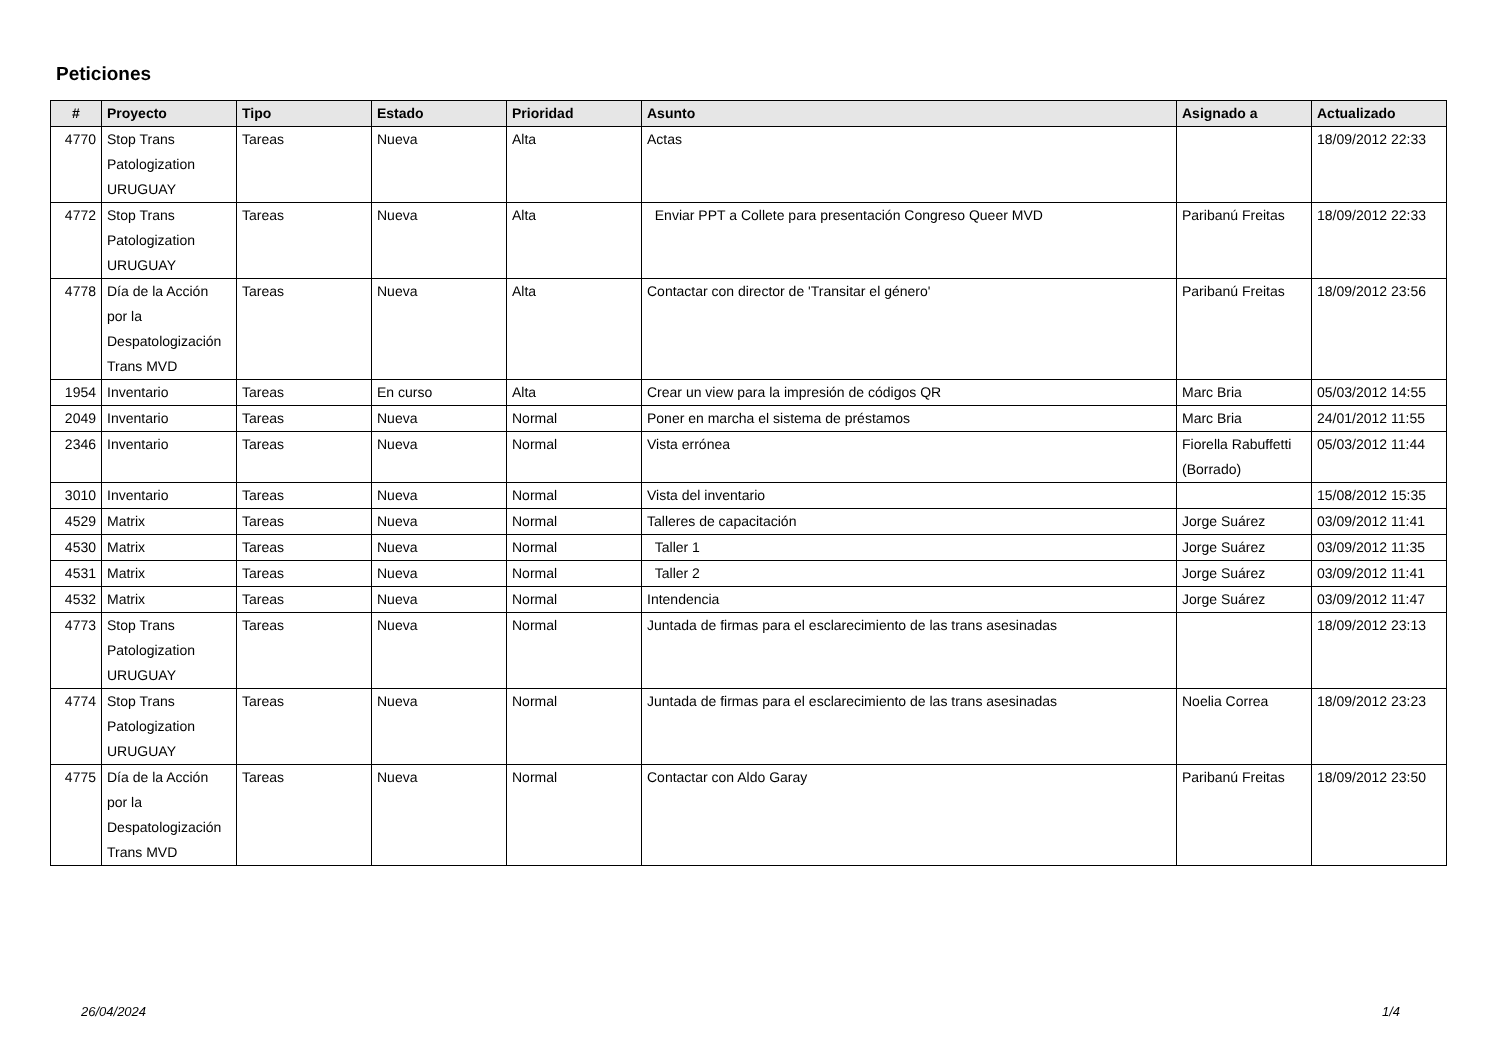Peticiones
| # | Proyecto | Tipo | Estado | Prioridad | Asunto | Asignado a | Actualizado |
| --- | --- | --- | --- | --- | --- | --- | --- |
| 4770 | Stop Trans Patologization URUGUAY | Tareas | Nueva | Alta | Actas | | 18/09/2012 22:33 |
| 4772 | Stop Trans Patologization URUGUAY | Tareas | Nueva | Alta | Enviar PPT a Collete para presentación Congreso Queer MVD | Paribanú Freitas | 18/09/2012 22:33 |
| 4778 | Día de la Acción por la Despatologización Trans MVD | Tareas | Nueva | Alta | Contactar con director de 'Transitar el género' | Paribanú Freitas | 18/09/2012 23:56 |
| 1954 | Inventario | Tareas | En curso | Alta | Crear un view para la impresión de códigos QR | Marc Bria | 05/03/2012 14:55 |
| 2049 | Inventario | Tareas | Nueva | Normal | Poner en marcha el sistema de préstamos | Marc Bria | 24/01/2012 11:55 |
| 2346 | Inventario | Tareas | Nueva | Normal | Vista errónea | Fiorella Rabuffetti (Borrado) | 05/03/2012 11:44 |
| 3010 | Inventario | Tareas | Nueva | Normal | Vista del inventario | | 15/08/2012 15:35 |
| 4529 | Matrix | Tareas | Nueva | Normal | Talleres de capacitación | Jorge Suárez | 03/09/2012 11:41 |
| 4530 | Matrix | Tareas | Nueva | Normal | Taller 1 | Jorge Suárez | 03/09/2012 11:35 |
| 4531 | Matrix | Tareas | Nueva | Normal | Taller 2 | Jorge Suárez | 03/09/2012 11:41 |
| 4532 | Matrix | Tareas | Nueva | Normal | Intendencia | Jorge Suárez | 03/09/2012 11:47 |
| 4773 | Stop Trans Patologization URUGUAY | Tareas | Nueva | Normal | Juntada de firmas para el esclarecimiento de las trans asesinadas | | 18/09/2012 23:13 |
| 4774 | Stop Trans Patologization URUGUAY | Tareas | Nueva | Normal | Juntada de firmas para el esclarecimiento de las trans asesinadas | Noelia Correa | 18/09/2012 23:23 |
| 4775 | Día de la Acción por la Despatologización Trans MVD | Tareas | Nueva | Normal | Contactar con Aldo Garay | Paribanú Freitas | 18/09/2012 23:50 |
26/04/2024 1/4